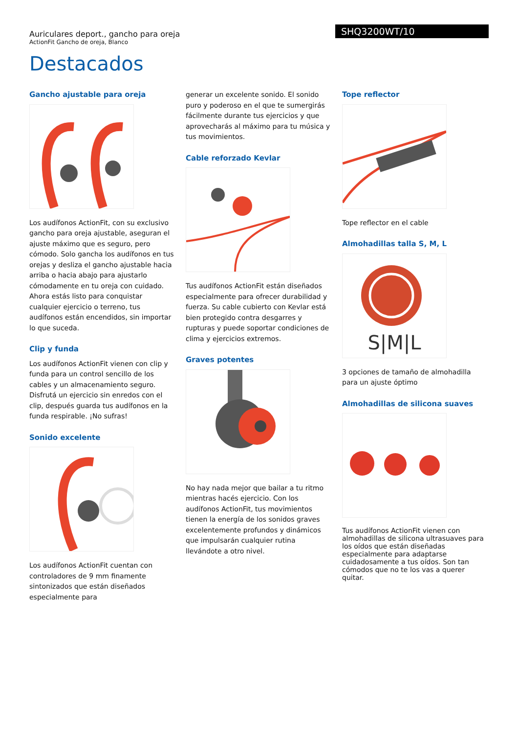Auriculares deport., gancho para oreja
ActionFit Gancho de oreja, Blanco
SHQ3200WT/10
Destacados
Gancho ajustable para oreja
Los audífonos ActionFit, con su exclusivo gancho para oreja ajustable, aseguran el ajuste máximo que es seguro, pero cómodo. Solo gancha los audífonos en tus orejas y desliza el gancho ajustable hacia arriba o hacia abajo para ajustarlo cómodamente en tu oreja con cuidado. Ahora estás listo para conquistar cualquier ejercicio o terreno, tus audífonos están encendidos, sin importar lo que suceda.
Clip y funda
Los audífonos ActionFit vienen con clip y funda para un control sencillo de los cables y un almacenamiento seguro. Disfrutá un ejercicio sin enredos con el clip, después guarda tus audífonos en la funda respirable. ¡No sufras!
Sonido excelente
Los audífonos ActionFit cuentan con controladores de 9 mm finamente sintonizados que están diseñados especialmente para
generar un excelente sonido. El sonido puro y poderoso en el que te sumergirás fácilmente durante tus ejercicios y que aprovecharás al máximo para tu música y tus movimientos.
Cable reforzado Kevlar
Tus audífonos ActionFit están diseñados especialmente para ofrecer durabilidad y fuerza. Su cable cubierto con Kevlar está bien protegido contra desgarres y rupturas y puede soportar condiciones de clima y ejercicios extremos.
Graves potentes
No hay nada mejor que bailar a tu ritmo mientras hacés ejercicio. Con los audífonos ActionFit, tus movimientos tienen la energía de los sonidos graves excelentemente profundos y dinámicos que impulsarán cualquier rutina llevándote a otro nivel.
Tope reflector
Tope reflector en el cable
Almohadillas talla S, M, L
S|M|L
3 opciones de tamaño de almohadilla para un ajuste óptimo
Almohadillas de silicona suaves
Tus audífonos ActionFit vienen con almohadillas de silicona ultrasuaves para los oídos que están diseñadas especialmente para adaptarse cuidadosamente a tus oídos. Son tan cómodos que no te los vas a querer quitar.